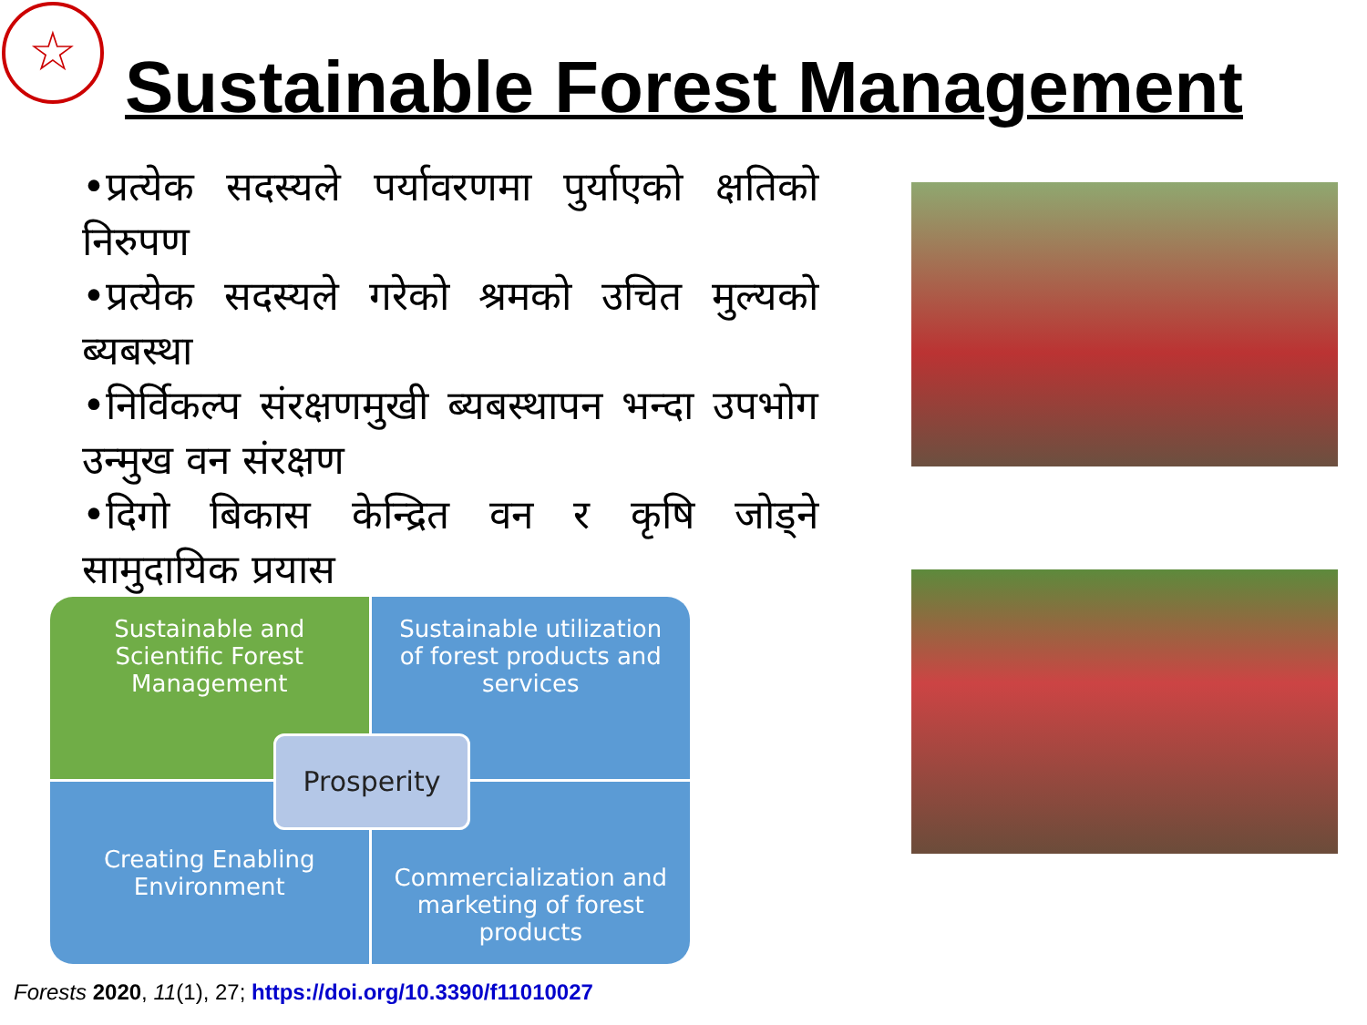☆
Sustainable Forest Management
•प्रत्येक सदस्यले पर्यावरणमा पुर्याएको क्षतिको निरुपण
•प्रत्येक सदस्यले गरेको श्रमको उचित मुल्यको ब्यबस्था
•निर्विकल्प संरक्षणमुखी ब्यबस्थापन भन्दा उपभोग उन्मुख वन संरक्षण
•दिगो बिकास केन्द्रित वन र कृषि जोड्ने सामुदायिक प्रयास
Sustainable and Scientific Forest Management
Sustainable utilization of forest products and services
Creating Enabling Environment
Commercialization and marketing of forest products
Prosperity
Forests 2020, 11(1), 27; https://doi.org/10.3390/f11010027